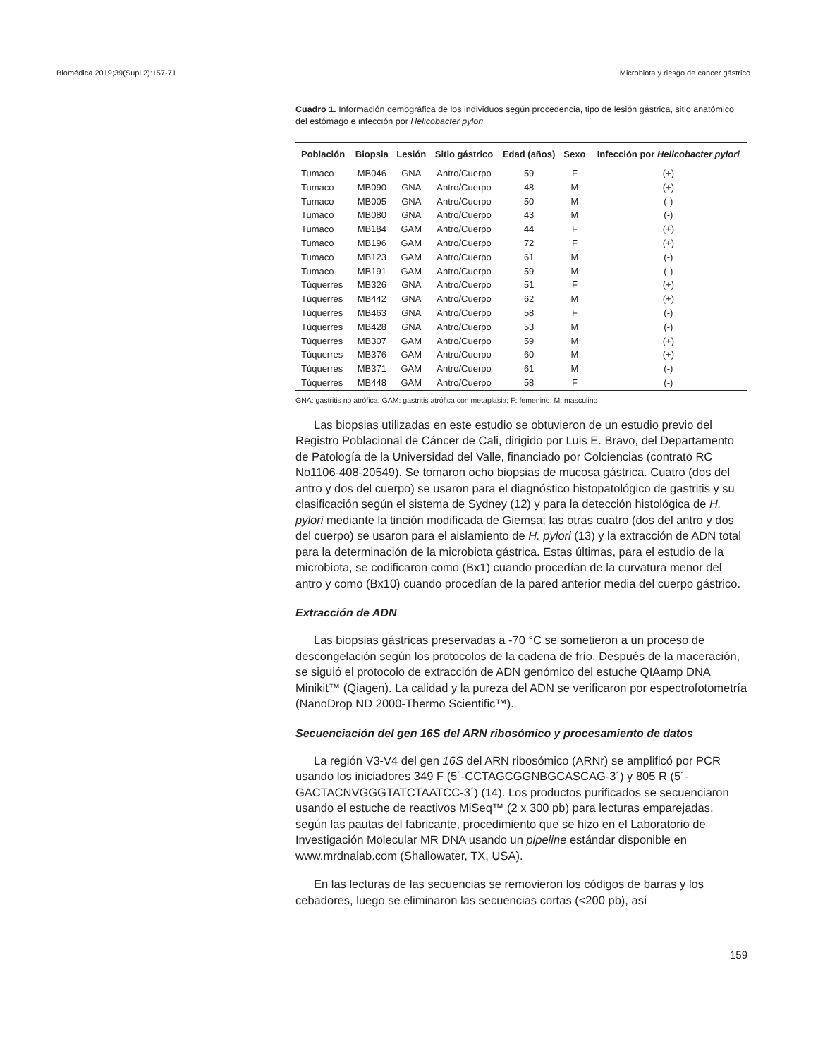Biomédica 2019;39(Supl.2):157-71 Microbiota y riesgo de cáncer gástrico
Cuadro 1. Información demográfica de los individuos según procedencia, tipo de lesión gástrica, sitio anatómico del estómago e infección por Helicobacter pylori
| Población | Biopsia | Lesión | Sitio gástrico | Edad (años) | Sexo | Infección por Helicobacter pylori |
| --- | --- | --- | --- | --- | --- | --- |
| Tumaco | MB046 | GNA | Antro/Cuerpo | 59 | F | (+) |
| Tumaco | MB090 | GNA | Antro/Cuerpo | 48 | M | (+) |
| Tumaco | MB005 | GNA | Antro/Cuerpo | 50 | M | (-) |
| Tumaco | MB080 | GNA | Antro/Cuerpo | 43 | M | (-) |
| Tumaco | MB184 | GAM | Antro/Cuerpo | 44 | F | (+) |
| Tumaco | MB196 | GAM | Antro/Cuerpo | 72 | F | (+) |
| Tumaco | MB123 | GAM | Antro/Cuerpo | 61 | M | (-) |
| Tumaco | MB191 | GAM | Antro/Cuerpo | 59 | M | (-) |
| Túquerres | MB326 | GNA | Antro/Cuerpo | 51 | F | (+) |
| Túquerres | MB442 | GNA | Antro/Cuerpo | 62 | M | (+) |
| Túquerres | MB463 | GNA | Antro/Cuerpo | 58 | F | (-) |
| Túquerres | MB428 | GNA | Antro/Cuerpo | 53 | M | (-) |
| Túquerres | MB307 | GAM | Antro/Cuerpo | 59 | M | (+) |
| Túquerres | MB376 | GAM | Antro/Cuerpo | 60 | M | (+) |
| Túquerres | MB371 | GAM | Antro/Cuerpo | 61 | M | (-) |
| Túquerres | MB448 | GAM | Antro/Cuerpo | 58 | F | (-) |
GNA: gastritis no atrófica; GAM: gastritis atrófica con metaplasia; F: femenino; M: masculino
Las biopsias utilizadas en este estudio se obtuvieron de un estudio previo del Registro Poblacional de Cáncer de Cali, dirigido por Luis E. Bravo, del Departamento de Patología de la Universidad del Valle, financiado por Colciencias (contrato RC No1106-408-20549). Se tomaron ocho biopsias de mucosa gástrica. Cuatro (dos del antro y dos del cuerpo) se usaron para el diagnóstico histopatológico de gastritis y su clasificación según el sistema de Sydney (12) y para la detección histológica de H. pylori mediante la tinción modificada de Giemsa; las otras cuatro (dos del antro y dos del cuerpo) se usaron para el aislamiento de H. pylori (13) y la extracción de ADN total para la determinación de la microbiota gástrica. Estas últimas, para el estudio de la microbiota, se codificaron como (Bx1) cuando procedían de la curvatura menor del antro y como (Bx10) cuando procedían de la pared anterior media del cuerpo gástrico.
Extracción de ADN
Las biopsias gástricas preservadas a -70 °C se sometieron a un proceso de descongelación según los protocolos de la cadena de frío. Después de la maceración, se siguió el protocolo de extracción de ADN genómico del estuche QIAamp DNA Minikit™ (Qiagen). La calidad y la pureza del ADN se verificaron por espectrofotometría (NanoDrop ND 2000-Thermo Scientific™).
Secuenciación del gen 16S del ARN ribosómico y procesamiento de datos
La región V3-V4 del gen 16S del ARN ribosómico (ARNr) se amplificó por PCR usando los iniciadores 349 F (5´-CCTAGCGGNBGCASCAG-3´) y 805 R (5´-GACTACNVGGGTATCTAATCC-3´) (14). Los productos purificados se secuenciaron usando el estuche de reactivos MiSeq™ (2 x 300 pb) para lecturas emparejadas, según las pautas del fabricante, procedimiento que se hizo en el Laboratorio de Investigación Molecular MR DNA usando un pipeline estándar disponible en www.mrdnalab.com (Shallowater, TX, USA).
En las lecturas de las secuencias se removieron los códigos de barras y los cebadores, luego se eliminaron las secuencias cortas (<200 pb), así
159